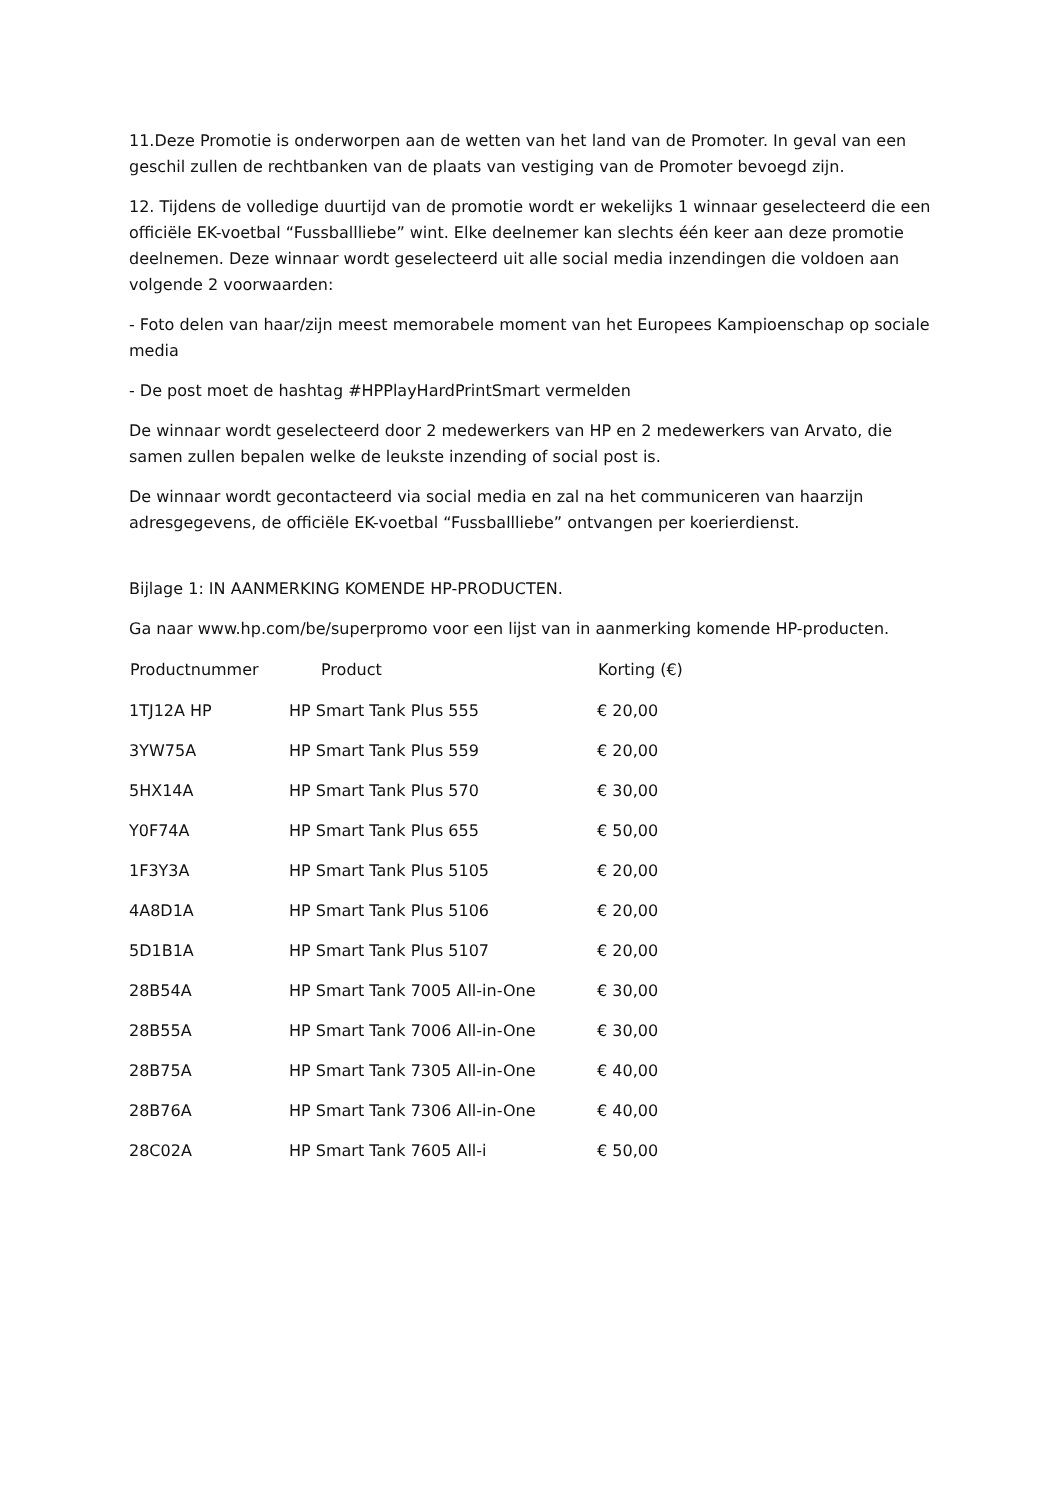11.Deze Promotie is onderworpen aan de wetten van het land van de Promoter. In geval van een geschil zullen de rechtbanken van de plaats van vestiging van de Promoter bevoegd zijn.
12. Tijdens de volledige duurtijd van de promotie wordt er wekelijks 1 winnaar geselecteerd die een officiële EK-voetbal “Fussballliebe” wint. Elke deelnemer kan slechts één keer aan deze promotie deelnemen. Deze winnaar wordt geselecteerd uit alle social media inzendingen die voldoen aan volgende 2 voorwaarden:
- Foto delen van haar/zijn meest memorabele moment van het Europees Kampioenschap op sociale media
- De post moet de hashtag #HPPlayHardPrintSmart vermelden
De winnaar wordt geselecteerd door 2 medewerkers van HP en 2 medewerkers van Arvato, die samen zullen bepalen welke de leukste inzending of social post is.
De winnaar wordt gecontacteerd via social media en zal na het communiceren van haarzijn adresgegevens, de officiële EK-voetbal “Fussballliebe” ontvangen per koerierdienst.
Bijlage 1: IN AANMERKING KOMENDE HP-PRODUCTEN.
Ga naar www.hp.com/be/superpromo voor een lijst van in aanmerking komende HP-producten.
| Productnummer | Product | Korting (€) |
| --- | --- | --- |
| 1TJ12A HP | HP Smart Tank Plus 555 | € 20,00 |
| 3YW75A | HP Smart Tank Plus 559 | € 20,00 |
| 5HX14A | HP Smart Tank Plus 570 | € 30,00 |
| Y0F74A | HP Smart Tank Plus 655 | € 50,00 |
| 1F3Y3A | HP Smart Tank Plus 5105 | € 20,00 |
| 4A8D1A | HP Smart Tank Plus 5106 | € 20,00 |
| 5D1B1A | HP Smart Tank Plus 5107 | € 20,00 |
| 28B54A | HP Smart Tank 7005 All-in-One | € 30,00 |
| 28B55A | HP Smart Tank 7006 All-in-One | € 30,00 |
| 28B75A | HP Smart Tank 7305 All-in-One | € 40,00 |
| 28B76A | HP Smart Tank 7306 All-in-One | € 40,00 |
| 28C02A | HP Smart Tank 7605 All-i | € 50,00 |